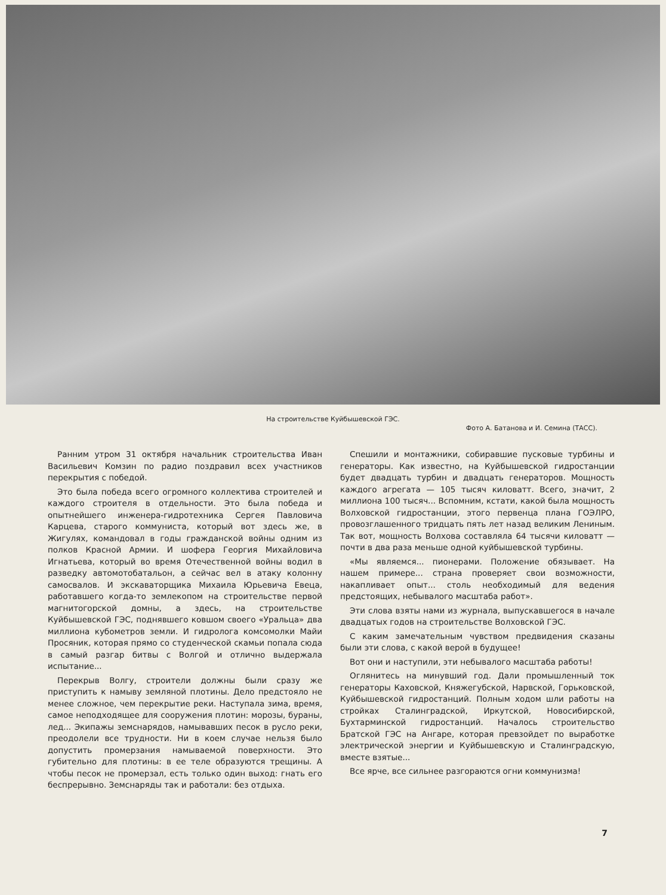На строительстве Куйбышевской ГЭС.
Фото А. Батанова и И. Семина (ТАСС).
Ранним утром 31 октября начальник строительства Иван Васильевич Комзин по радио поздравил всех участников перекрытия с победой.
Это была победа всего огромного коллектива строителей и каждого строителя в отдельности. Это была победа и опытнейшего инженера-гидротехника Сергея Павловича Карцева, старого коммуниста, который вот здесь же, в Жигулях, командовал в годы гражданской войны одним из полков Красной Армии. И шофера Георгия Михайловича Игнатьева, который во время Отечественной войны водил в разведку автомотобатальон, а сейчас вел в атаку колонну самосвалов. И экскаваторщика Михаила Юрьевича Евеца, работавшего когда-то землекопом на строительстве первой магнитогорской домны, а здесь, на строительстве Куйбышевской ГЭС, поднявшего ковшом своего «Уральца» два миллиона кубометров земли. И гидролога комсомолки Майи Просяник, которая прямо со студенческой скамьи попала сюда в самый разгар битвы с Волгой и отлично выдержала испытание...
Перекрыв Волгу, строители должны были сразу же приступить к намыву земляной плотины. Дело предстояло не менее сложное, чем перекрытие реки. Наступала зима, время, самое неподходящее для сооружения плотин: морозы, бураны, лед... Экипажы земснарядов, намывавших песок в русло реки, преодолели все трудности. Ни в коем случае нельзя было допустить промерзания намываемой поверхности. Это губительно для плотины: в ее теле образуются трещины. А чтобы песок не промерзал, есть только один выход: гнать его беспрерывно. Земснаряды так и работали: без отдыха.
Спешили и монтажники, собиравшие пусковые турбины и генераторы. Как известно, на Куйбышевской гидростанции будет двадцать турбин и двадцать генераторов. Мощность каждого агрегата — 105 тысяч киловатт. Всего, значит, 2 миллиона 100 тысяч... Вспомним, кстати, какой была мощность Волховской гидростанции, этого первенца плана ГОЭЛРО, провозглашенного тридцать пять лет назад великим Лениным. Так вот, мощность Волхова составляла 64 тысячи киловатт — почти в два раза меньше одной куйбышевской турбины.
«Мы являемся... пионерами. Положение обязывает. На нашем примере... страна проверяет свои возможности, накапливает опыт... столь необходимый для ведения предстоящих, небывалого масштаба работ».
Эти слова взяты нами из журнала, выпускавшегося в начале двадцатых годов на строительстве Волховской ГЭС.
С каким замечательным чувством предвидения сказаны были эти слова, с какой верой в будущее!
Вот они и наступили, эти небывалого масштаба работы!
Оглянитесь на минувший год. Дали промышленный ток генераторы Каховской, Княжегубской, Нарвской, Горьковской, Куйбышевской гидростанций. Полным ходом шли работы на стройках Сталинградской, Иркутской, Новосибирской, Бухтарминской гидростанций. Началось строительство Братской ГЭС на Ангаре, которая превзойдет по выработке электрической энергии и Куйбышевскую и Сталинградскую, вместе взятые...
Все ярче, все сильнее разгораются огни коммунизма!
7